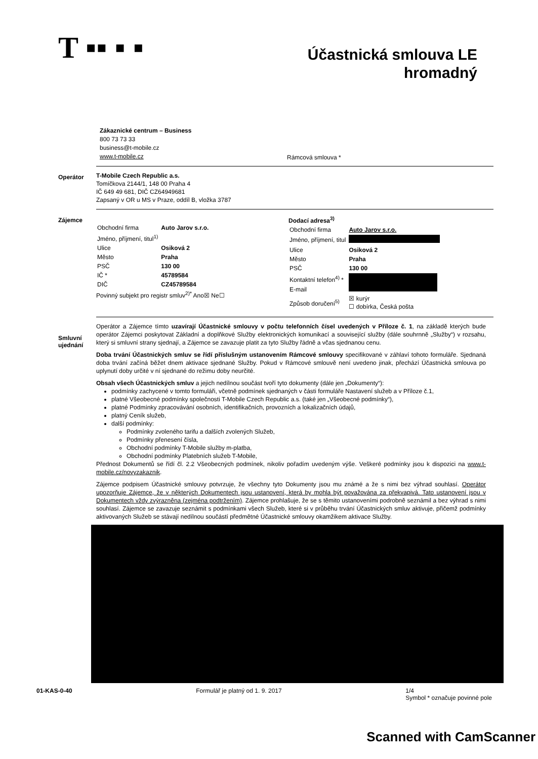T ▪▪ ▪ ▪
Účastnická smlouva LE
hromadný
Zákaznické centrum – Business
800 73 73 33
business@t-mobile.cz
www.t-mobile.cz
Rámcová smlouva *
Operátor
T-Mobile Czech Republic a.s.
Tomíčkova 2144/1, 148 00 Praha 4
IČ 649 49 681, DIČ CZ64949681
Zapsaný v OR u MS v Praze, oddíl B, vložka 3787
Zájemce
| Obchodní firma | Auto Jarov s.r.o. |
| Jméno, příjmení, titul<sup>1)</sup> | |
| Ulice | Osiková 2 |
| Město | Praha |
| PSČ | 130 00 |
| IČ * | 45789584 |
| DIČ | CZ45789584 |
Povinný subjekt pro registr smluv<sup>2)*</sup> Ano☒ Ne☐
Dodací adresa<sup>3)</sup>
| Obchodní firma | Auto Jarov s.r.o. |
| Jméno, příjmení, titul | |
| Ulice | Osiková 2 |
| Město | Praha |
| PSČ | 130 00 |
| Kontaktní telefon<sup>4)</sup> * | |
| E-mail | |
| Způsob doručení<sup>5)</sup> | ☒ kurýr ☐ dobírka, Česká pošta |
Smluvní ujednání
Operátor a Zájemce tímto uzavírají Účastnické smlouvy v počtu telefonních čísel uvedených v Příloze č. 1, na základě kterých bude operátor Zájemci poskytovat Základní a doplňkové Služby elektronických komunikací a související služby (dále souhrnně „Služby“) v rozsahu, který si smluvní strany sjednají, a Zájemce se zavazuje platit za tyto Služby řádně a včas sjednanou cenu.
Doba trvání Účastnických smluv se řídí příslušným ustanovením Rámcové smlouvy specifikované v záhlaví tohoto formuláře. Sjednaná doba trvání začíná běžet dnem aktivace sjednané Služby. Pokud v Rámcové smlouvě není uvedeno jinak, přechází Účastnická smlouva po uplynutí doby určité v ní sjednané do režimu doby neurčité.
Obsah všech Účastnických smluv a jejich nedílnou součást tvoří tyto dokumenty (dále jen „Dokumenty“):
podmínky zachycené v tomto formuláři, včetně podmínek sjednaných v části formuláře Nastavení služeb a v Příloze č.1,
platné Všeobecné podmínky společnosti T-Mobile Czech Republic a.s. (také jen „Všeobecné podmínky“),
platné Podmínky zpracovávání osobních, identifikačních, provozních a lokalizačních údajů,
platný Ceník služeb,
další podmínky:
Podmínky zvoleného tarifu a dalších zvolených Služeb,
Podmínky přenesení čísla,
Obchodní podmínky T-Mobile služby m-platba,
Obchodní podmínky Platebních služeb T-Mobile,
Přednost Dokumentů se řídí čl. 2.2 Všeobecných podmínek, nikoliv pořadím uvedeným výše. Veškeré podmínky jsou k dispozici na www.t-mobile.cz/novyzakaznik.
Zájemce podpisem Účastnické smlouvy potvrzuje, že všechny tyto Dokumenty jsou mu známé a že s nimi bez výhrad souhlasí. Operátor upozorňuje Zájemce, že v některých Dokumentech jsou ustanovení, která by mohla být považována za překvapivá. Tato ustanovení jsou v Dokumentech vždy zvýrazněna (zejména podtržením). Zájemce prohlašuje, že se s těmito ustanoveními podrobně seznámil a bez výhrad s nimi souhlasí. Zájemce se zavazuje seznámit s podmínkami všech Služeb, které si v průběhu trvání Účastnických smluv aktivuje, přičemž podmínky aktivovaných Služeb se stávají nedílnou součástí předmětné Účastnické smlouvy okamžikem aktivace Služby.
01-KAS-0-40 Formulář je platný od 1. 9. 2017 1/4
Symbol * označuje povinné pole
Scanned with CamScanner